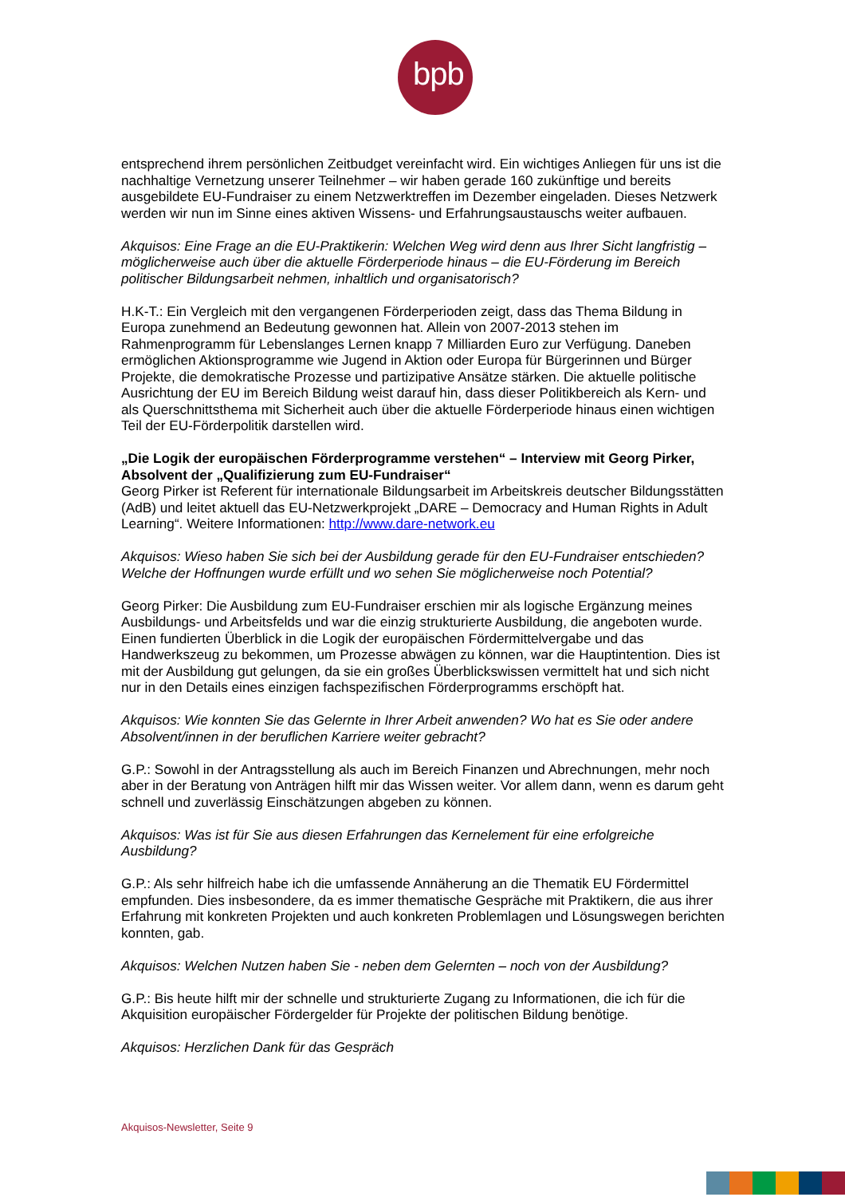bpb:
entsprechend ihrem persönlichen Zeitbudget vereinfacht wird. Ein wichtiges Anliegen für uns ist die nachhaltige Vernetzung unserer Teilnehmer – wir haben gerade 160 zukünftige und bereits ausgebildete EU-Fundraiser zu einem Netzwerktreffen im Dezember eingeladen. Dieses Netzwerk werden wir nun im Sinne eines aktiven Wissens- und Erfahrungsaustauschs weiter aufbauen.
Akquisos: Eine Frage an die EU-Praktikerin: Welchen Weg wird denn aus Ihrer Sicht langfristig – möglicherweise auch über die aktuelle Förderperiode hinaus – die EU-Förderung im Bereich politischer Bildungsarbeit nehmen, inhaltlich und organisatorisch?
H.K-T.: Ein Vergleich mit den vergangenen Förderperioden zeigt, dass das Thema Bildung in Europa zunehmend an Bedeutung gewonnen hat. Allein von 2007-2013 stehen im Rahmenprogramm für Lebenslanges Lernen knapp 7 Milliarden Euro zur Verfügung. Daneben ermöglichen Aktionsprogramme wie Jugend in Aktion oder Europa für Bürgerinnen und Bürger Projekte, die demokratische Prozesse und partizipative Ansätze stärken. Die aktuelle politische Ausrichtung der EU im Bereich Bildung weist darauf hin, dass dieser Politikbereich als Kern- und als Querschnittsthema mit Sicherheit auch über die aktuelle Förderperiode hinaus einen wichtigen Teil der EU-Förderpolitik darstellen wird.
„Die Logik der europäischen Förderprogramme verstehen“ – Interview mit Georg Pirker, Absolvent der „Qualifizierung zum EU-Fundraiser“
Georg Pirker ist Referent für internationale Bildungsarbeit im Arbeitskreis deutscher Bildungsstätten (AdB) und leitet aktuell das EU-Netzwerkprojekt „DARE – Democracy and Human Rights in Adult Learning“. Weitere Informationen: http://www.dare-network.eu
Akquisos: Wieso haben Sie sich bei der Ausbildung gerade für den EU-Fundraiser entschieden? Welche der Hoffnungen wurde erfüllt und wo sehen Sie möglicherweise noch Potential?
Georg Pirker: Die Ausbildung zum EU-Fundraiser erschien mir als logische Ergänzung meines Ausbildungs- und Arbeitsfelds und war die einzig strukturierte Ausbildung, die angeboten wurde. Einen fundierten Überblick in die Logik der europäischen Fördermittelvergabe und das Handwerkszeug zu bekommen, um Prozesse abwägen zu können, war die Hauptintention. Dies ist mit der Ausbildung gut gelungen, da sie ein großes Überblickswissen vermittelt hat und sich nicht nur in den Details eines einzigen fachspezifischen Förderprogramms erschöpft hat.
Akquisos: Wie konnten Sie das Gelernte in Ihrer Arbeit anwenden? Wo hat es Sie oder andere Absolvent/innen in der beruflichen Karriere weiter gebracht?
G.P.: Sowohl in der Antragsstellung als auch im Bereich Finanzen und Abrechnungen, mehr noch aber in der Beratung von Anträgen hilft mir das Wissen weiter. Vor allem dann, wenn es darum geht schnell und zuverlässig Einschätzungen abgeben zu können.
Akquisos: Was ist für Sie aus diesen Erfahrungen das Kernelement für eine erfolgreiche Ausbildung?
G.P.: Als sehr hilfreich habe ich die umfassende Annäherung an die Thematik EU Fördermittel empfunden. Dies insbesondere, da es immer thematische Gespräche mit Praktikern, die aus ihrer Erfahrung mit konkreten Projekten und auch konkreten Problemlagen und Lösungswegen berichten konnten, gab.
Akquisos: Welchen Nutzen haben Sie - neben dem Gelernten – noch von der Ausbildung?
G.P.: Bis heute hilft mir der schnelle und strukturierte Zugang zu Informationen, die ich für die Akquisition europäischer Fördergelder für Projekte der politischen Bildung benötige.
Akquisos: Herzlichen Dank für das Gespräch
Akquisos-Newsletter, Seite 9